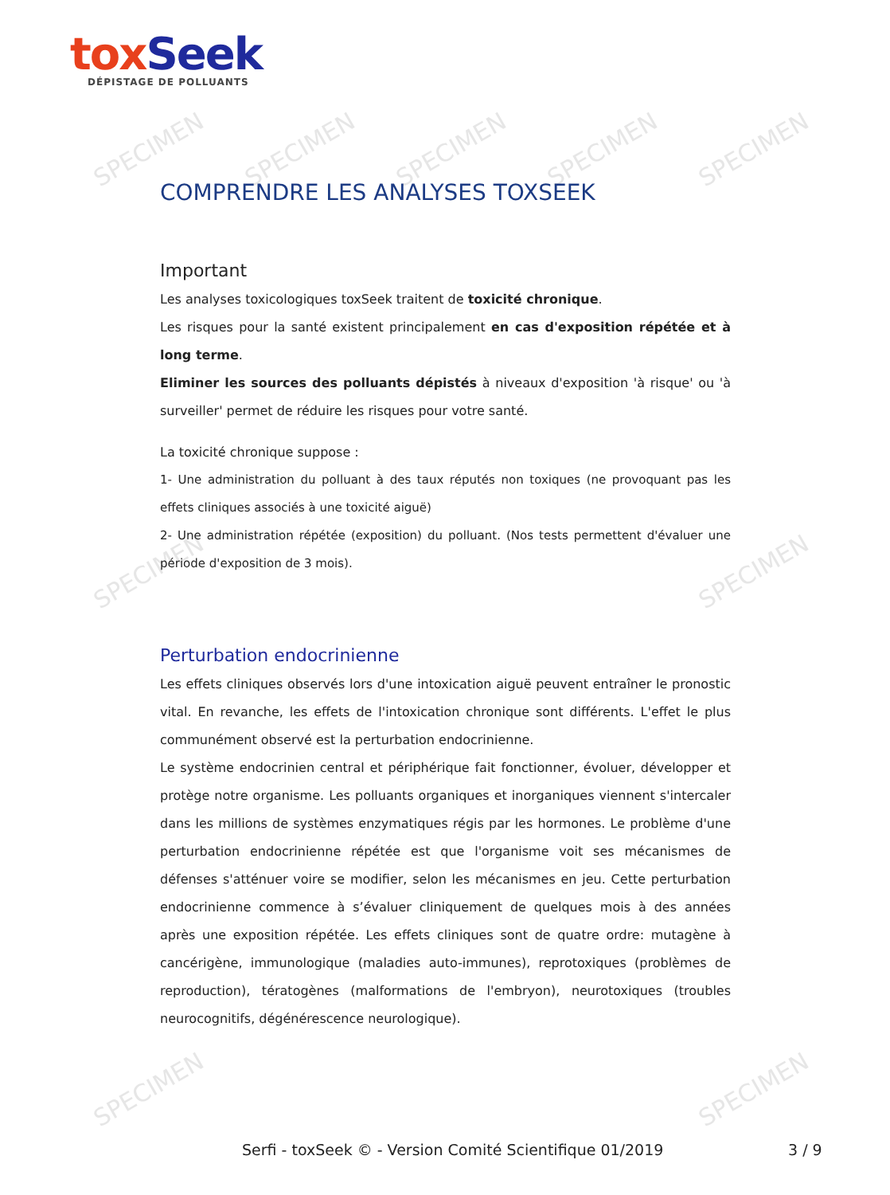SPECIMEN SPECIMEN SPECIMEN SPECIMEN SPECIMEN
SPECIMEN SPECIMEN
SPECIMEN SPECIMEN
tox Seek
DÉPISTAGE DE POLLUANTS
COMPRENDRE LES ANALYSES TOXSEEK
Important
Les analyses toxicologiques toxSeek traitent de toxicité chronique.
Les risques pour la santé existent principalement en cas d'exposition répétée et à long terme.
Eliminer les sources des polluants dépistés à niveaux d'exposition 'à risque' ou 'à surveiller' permet de réduire les risques pour votre santé.
La toxicité chronique suppose :
1- Une administration du polluant à des taux réputés non toxiques (ne provoquant pas les effets cliniques associés à une toxicité aiguë)
2- Une administration répétée (exposition) du polluant. (Nos tests permettent d'évaluer une période d'exposition de 3 mois).
Perturbation endocrinienne
Les effets cliniques observés lors d'une intoxication aiguë peuvent entraîner le pronostic vital. En revanche, les effets de l'intoxication chronique sont différents. L'effet le plus communément observé est la perturbation endocrinienne.
Le système endocrinien central et périphérique fait fonctionner, évoluer, développer et protège notre organisme. Les polluants organiques et inorganiques viennent s'intercaler dans les millions de systèmes enzymatiques régis par les hormones. Le problème d'une perturbation endocrinienne répétée est que l'organisme voit ses mécanismes de défenses s'atténuer voire se modifier, selon les mécanismes en jeu. Cette perturbation endocrinienne commence à s’évaluer cliniquement de quelques mois à des années après une exposition répétée. Les effets cliniques sont de quatre ordre: mutagène à cancérigène, immunologique (maladies auto-immunes), reprotoxiques (problèmes de reproduction), tératogènes (malformations de l'embryon), neurotoxiques (troubles neurocognitifs, dégénérescence neurologique).
Serfi - toxSeek © - Version Comité Scientifique 01/2019 3 / 9